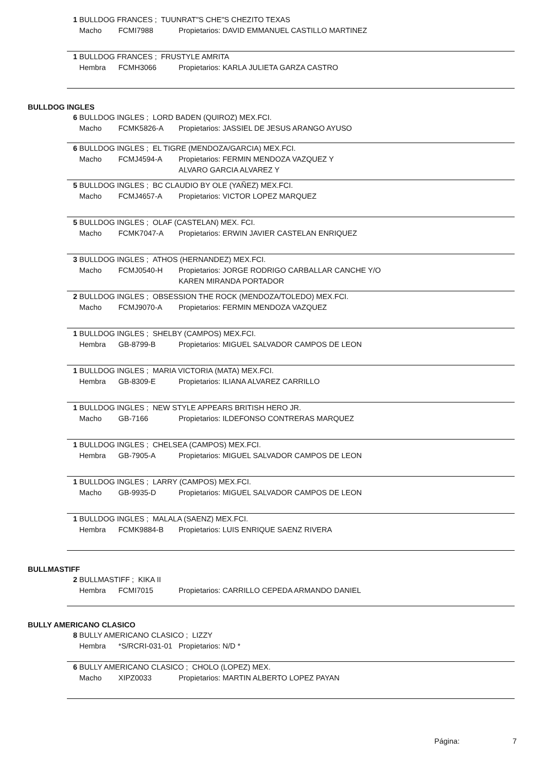1 BULLDOG FRANCES ; TUUNRAT"S CHE"S CHEZITO TEXAS
Macho FCMI7988 Propietarios: DAVID EMMANUEL CASTILLO MARTINEZ
1 BULLDOG FRANCES ; FRUSTYLE AMRITA
Hembra FCMH3066 Propietarios: KARLA JULIETA GARZA CASTRO
BULLDOG INGLES
6 BULLDOG INGLES ; LORD BADEN (QUIROZ) MEX.FCI.
Macho FCMK5826-A Propietarios: JASSIEL DE JESUS ARANGO AYUSO
6 BULLDOG INGLES ; EL TIGRE (MENDOZA/GARCIA) MEX.FCI.
Macho FCMJ4594-A Propietarios: FERMIN MENDOZA VAZQUEZ Y
ALVARO GARCIA ALVAREZ Y
5 BULLDOG INGLES ; BC CLAUDIO BY OLE (YAÑEZ) MEX.FCI.
Macho FCMJ4657-A Propietarios: VICTOR LOPEZ MARQUEZ
5 BULLDOG INGLES ; OLAF (CASTELAN) MEX. FCI.
Macho FCMK7047-A Propietarios: ERWIN JAVIER CASTELAN ENRIQUEZ
3 BULLDOG INGLES ; ATHOS (HERNANDEZ) MEX.FCI.
Macho FCMJ0540-H Propietarios: JORGE RODRIGO CARBALLAR CANCHE Y/O
KAREN MIRANDA PORTADOR
2 BULLDOG INGLES ; OBSESSION THE ROCK (MENDOZA/TOLEDO) MEX.FCI.
Macho FCMJ9070-A Propietarios: FERMIN MENDOZA VAZQUEZ
1 BULLDOG INGLES ; SHELBY (CAMPOS) MEX.FCI.
Hembra GB-8799-B Propietarios: MIGUEL SALVADOR CAMPOS DE LEON
1 BULLDOG INGLES ; MARIA VICTORIA (MATA) MEX.FCI.
Hembra GB-8309-E Propietarios: ILIANA ALVAREZ CARRILLO
1 BULLDOG INGLES ; NEW STYLE APPEARS BRITISH HERO JR.
Macho GB-7166 Propietarios: ILDEFONSO CONTRERAS MARQUEZ
1 BULLDOG INGLES ; CHELSEA (CAMPOS) MEX.FCI.
Hembra GB-7905-A Propietarios: MIGUEL SALVADOR CAMPOS DE LEON
1 BULLDOG INGLES ; LARRY (CAMPOS) MEX.FCI.
Macho GB-9935-D Propietarios: MIGUEL SALVADOR CAMPOS DE LEON
1 BULLDOG INGLES ; MALALA (SAENZ) MEX.FCI.
Hembra FCMK9884-B Propietarios: LUIS ENRIQUE SAENZ RIVERA
BULLMASTIFF
2 BULLMASTIFF ; KIKA II
Hembra FCMI7015 Propietarios: CARRILLO CEPEDA ARMANDO DANIEL
BULLY AMERICANO CLASICO
8 BULLY AMERICANO CLASICO ; LIZZY
Hembra *S/RCRI-031-01 Propietarios: N/D *
6 BULLY AMERICANO CLASICO ; CHOLO (LOPEZ) MEX.
Macho XIPZ0033 Propietarios: MARTIN ALBERTO LOPEZ PAYAN
Página: 7